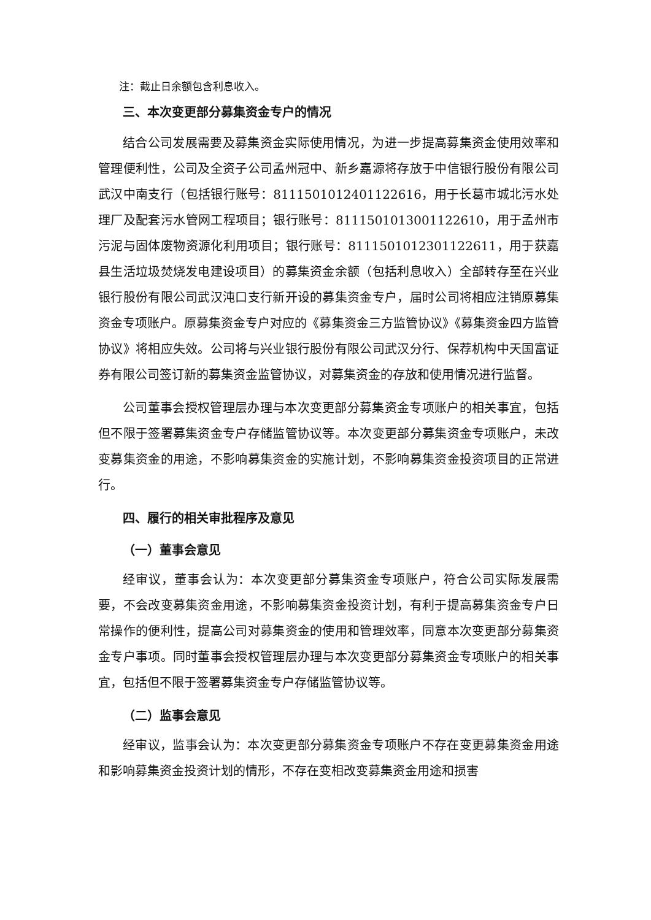注：截止日余额包含利息收入。
三、本次变更部分募集资金专户的情况
结合公司发展需要及募集资金实际使用情况，为进一步提高募集资金使用效率和管理便利性，公司及全资子公司孟州冠中、新乡嘉源将存放于中信银行股份有限公司武汉中南支行（包括银行账号：8111501012401122616，用于长葛市城北污水处理厂及配套污水管网工程项目；银行账号：8111501013001122610，用于孟州市污泥与固体废物资源化利用项目；银行账号：8111501012301122611，用于获嘉县生活垃圾焚烧发电建设项目）的募集资金余额（包括利息收入）全部转存至在兴业银行股份有限公司武汉沌口支行新开设的募集资金专户，届时公司将相应注销原募集资金专项账户。原募集资金专户对应的《募集资金三方监管协议》《募集资金四方监管协议》将相应失效。公司将与兴业银行股份有限公司武汉分行、保荐机构中天国富证券有限公司签订新的募集资金监管协议，对募集资金的存放和使用情况进行监督。
公司董事会授权管理层办理与本次变更部分募集资金专项账户的相关事宜，包括但不限于签署募集资金专户存储监管协议等。本次变更部分募集资金专项账户，未改变募集资金的用途，不影响募集资金的实施计划，不影响募集资金投资项目的正常进行。
四、履行的相关审批程序及意见
（一）董事会意见
经审议，董事会认为：本次变更部分募集资金专项账户，符合公司实际发展需要，不会改变募集资金用途，不影响募集资金投资计划，有利于提高募集资金专户日常操作的便利性，提高公司对募集资金的使用和管理效率，同意本次变更部分募集资金专户事项。同时董事会授权管理层办理与本次变更部分募集资金专项账户的相关事宜，包括但不限于签署募集资金专户存储监管协议等。
（二）监事会意见
经审议，监事会认为：本次变更部分募集资金专项账户不存在变更募集资金用途和影响募集资金投资计划的情形，不存在变相改变募集资金用途和损害